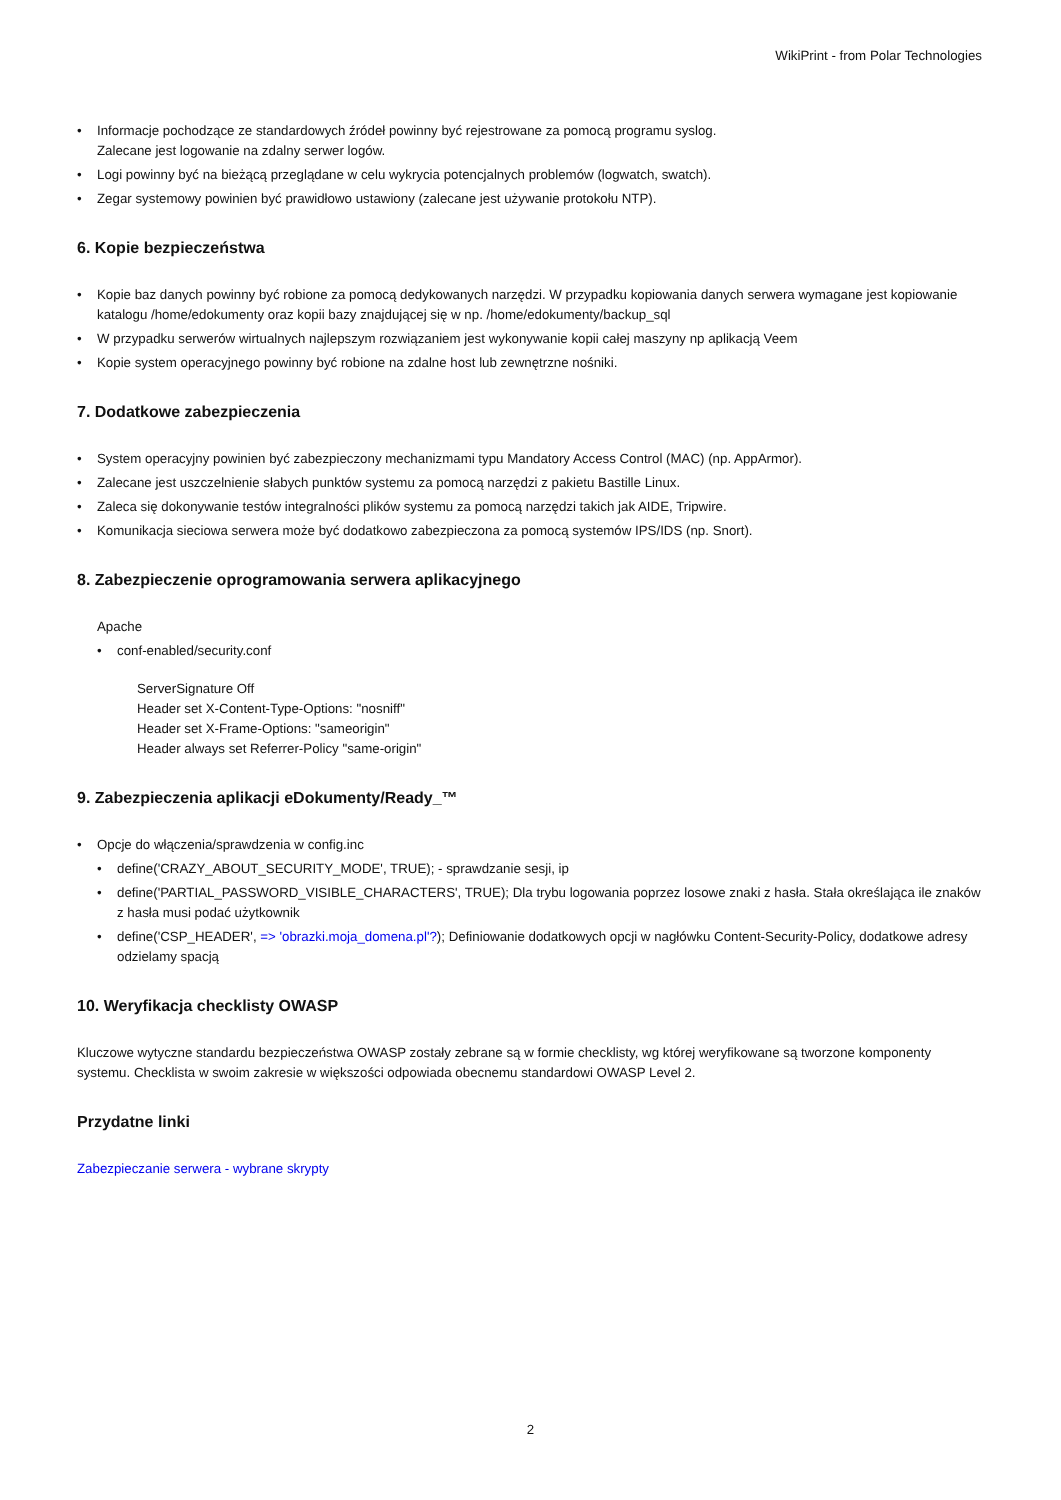WikiPrint - from Polar Technologies
Informacje pochodzące ze standardowych źródeł powinny być rejestrowane za pomocą programu syslog.
Zalecane jest logowanie na zdalny serwer logów.
Logi powinny być na bieżącą przeglądane w celu wykrycia potencjalnych problemów (logwatch, swatch).
Zegar systemowy powinien być prawidłowo ustawiony (zalecane jest używanie protokołu NTP).
6. Kopie bezpieczeństwa
Kopie baz danych powinny być robione za pomocą dedykowanych narzędzi. W przypadku kopiowania danych serwera wymagane jest kopiowanie katalogu /home/edokumenty oraz kopii bazy znajdującej się w np. /home/edokumenty/backup_sql
W przypadku serwerów wirtualnych najlepszym rozwiązaniem jest wykonywanie kopii całej maszyny np aplikacją Veem
Kopie system operacyjnego powinny być robione na zdalne host lub zewnętrzne nośniki.
7. Dodatkowe zabezpieczenia
System operacyjny powinien być zabezpieczony mechanizmami typu Mandatory Access Control (MAC) (np. AppArmor).
Zalecane jest uszczelnienie słabych punktów systemu za pomocą narzędzi z pakietu Bastille Linux.
Zaleca się dokonywanie testów integralności plików systemu za pomocą narzędzi takich jak AIDE, Tripwire.
Komunikacja sieciowa serwera może być dodatkowo zabezpieczona za pomocą systemów IPS/IDS (np. Snort).
8. Zabezpieczenie oprogramowania serwera aplikacyjnego
Apache
conf-enabled/security.conf
ServerSignature Off
Header set X-Content-Type-Options: "nosniff"
Header set X-Frame-Options: "sameorigin"
Header always set Referrer-Policy "same-origin"
9. Zabezpieczenia aplikacji eDokumenty/Ready_™
Opcje do włączenia/sprawdzenia w config.inc
define('CRAZY_ABOUT_SECURITY_MODE', TRUE); - sprawdzanie sesji, ip
define('PARTIAL_PASSWORD_VISIBLE_CHARACTERS', TRUE); Dla trybu logowania poprzez losowe znaki z hasła. Stała określająca ile znaków z hasła musi podać użytkownik
define('CSP_HEADER', => 'obrazki.moja_domena.pl'?); Definiowanie dodatkowych opcji w nagłówku Content-Security-Policy, dodatkowe adresy odzielamy spacją
10. Weryfikacja checklisty OWASP
Kluczowe wytyczne standardu bezpieczeństwa OWASP zostały zebrane są w formie checklisty, wg której weryfikowane są tworzone komponenty systemu. Checklista w swoim zakresie w większości odpowiada obecnemu standardowi OWASP Level 2.
Przydatne linki
Zabezpieczanie serwera - wybrane skrypty
2